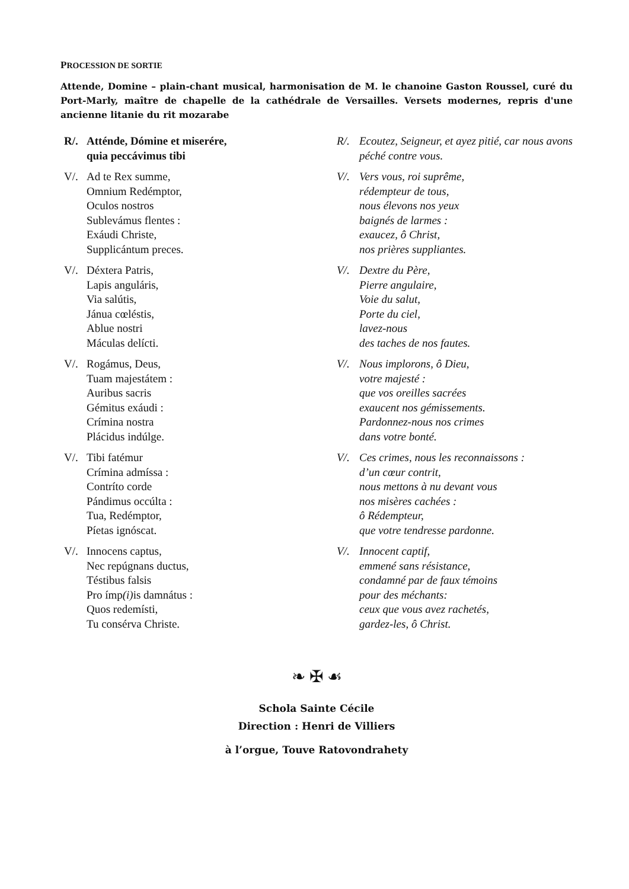PROCESSION DE SORTIE
Attende, Domine – plain-chant musical, harmonisation de M. le chanoine Gaston Roussel, curé du Port-Marly, maître de chapelle de la cathédrale de Versailles. Versets modernes, repris d'une ancienne litanie du rit mozarabe
R/. Atténde, Dómine et miserére,
quia peccávimus tibi
R/. Ecoutez, Seigneur, et ayez pitié, car nous avons
péché contre vous.
V/. Ad te Rex summe,
Omnium Redémptor,
Oculos nostros
Sublevámus flentes :
Exáudi Christe,
Supplicántum preces.
V/. Vers vous, roi suprême,
rédempteur de tous,
nous élevons nos yeux
baignés de larmes :
exaucez, ô Christ,
nos prières suppliantes.
V/. Déxtera Patris,
Lapis anguláris,
Via salútis,
Jánua cœléstis,
Ablue nostri
Máculas delícti.
V/. Dextre du Père,
Pierre angulaire,
Voie du salut,
Porte du ciel,
lavez-nous
des taches de nos fautes.
V/. Rogámus, Deus,
Tuam majestátem :
Auribus sacris
Gémitus exáudi :
Crímina nostra
Plácidus indúlge.
V/. Nous implorons, ô Dieu,
votre majesté :
que vos oreilles sacrées
exaucent nos gémissements.
Pardonnez-nous nos crimes
dans votre bonté.
V/. Tibi fatémur
Crímina admíssa :
Contríto corde
Pándimus occúlta :
Tua, Redémptor,
Píetas ignóscat.
V/. Ces crimes, nous les reconnaissons :
d’un cœur contrit,
nous mettons à nu devant vous
nos misères cachées :
ô Rédempteur,
que votre tendresse pardonne.
V/. Innocens captus,
Nec repúgnans ductus,
Téstibus falsis
Pro ímp(i) is damnátus :
Quos redemísti,
Tu consérva Christe.
V/. Innocent captif,
emmené sans résistance,
condamné par de faux témoins
pour des méchants:
ceux que vous avez rachetés,
gardez-les, ô Christ.
❧ ✠ ☙
Schola Sainte Cécile
Direction : Henri de Villiers
à l’orgue, Touve Ratovondrahety